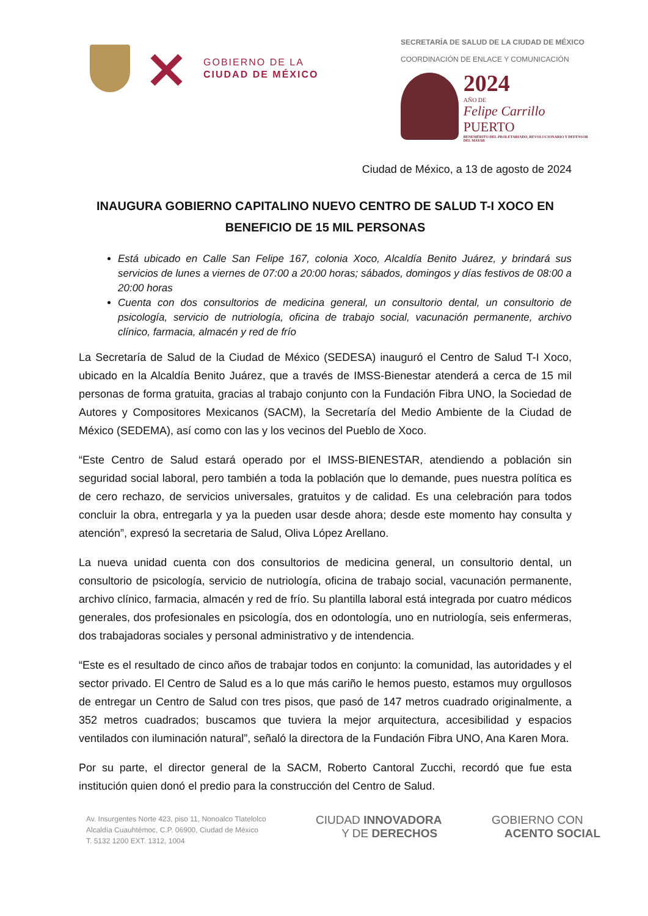GOBIERNO DE LA
CIUDAD DE MÉXICO
SECRETARÍA DE SALUD DE LA CIUDAD DE MÉXICO
COORDINACIÓN DE ENLACE Y COMUNICACIÓN
2024
AÑO DE
Felipe Carrillo
PUERTO
BENEMÉRITO DEL PROLETARIADO, REVOLUCIONARIO Y DEFENSOR DEL MAYAB
Ciudad de México, a 13 de agosto de 2024
INAUGURA GOBIERNO CAPITALINO NUEVO CENTRO DE SALUD T-I XOCO EN BENEFICIO DE 15 MIL PERSONAS
Está ubicado en Calle San Felipe 167, colonia Xoco, Alcaldía Benito Juárez, y brindará sus servicios de lunes a viernes de 07:00 a 20:00 horas; sábados, domingos y días festivos de 08:00 a 20:00 horas
Cuenta con dos consultorios de medicina general, un consultorio dental, un consultorio de psicología, servicio de nutriología, oficina de trabajo social, vacunación permanente, archivo clínico, farmacia, almacén y red de frío
La Secretaría de Salud de la Ciudad de México (SEDESA) inauguró el Centro de Salud T-I Xoco, ubicado en la Alcaldía Benito Juárez, que a través de IMSS-Bienestar atenderá a cerca de 15 mil personas de forma gratuita, gracias al trabajo conjunto con la Fundación Fibra UNO, la Sociedad de Autores y Compositores Mexicanos (SACM), la Secretaría del Medio Ambiente de la Ciudad de México (SEDEMA), así como con las y los vecinos del Pueblo de Xoco.
“Este Centro de Salud estará operado por el IMSS-BIENESTAR, atendiendo a población sin seguridad social laboral, pero también a toda la población que lo demande, pues nuestra política es de cero rechazo, de servicios universales, gratuitos y de calidad. Es una celebración para todos concluir la obra, entregarla y ya la pueden usar desde ahora; desde este momento hay consulta y atención”, expresó la secretaria de Salud, Oliva López Arellano.
La nueva unidad cuenta con dos consultorios de medicina general, un consultorio dental, un consultorio de psicología, servicio de nutriología, oficina de trabajo social, vacunación permanente, archivo clínico, farmacia, almacén y red de frío. Su plantilla laboral está integrada por cuatro médicos generales, dos profesionales en psicología, dos en odontología, uno en nutriología, seis enfermeras, dos trabajadoras sociales y personal administrativo y de intendencia.
“Este es el resultado de cinco años de trabajar todos en conjunto: la comunidad, las autoridades y el sector privado. El Centro de Salud es a lo que más cariño le hemos puesto, estamos muy orgullosos de entregar un Centro de Salud con tres pisos, que pasó de 147 metros cuadrado originalmente, a 352 metros cuadrados; buscamos que tuviera la mejor arquitectura, accesibilidad y espacios ventilados con iluminación natural”, señaló la directora de la Fundación Fibra UNO, Ana Karen Mora.
Por su parte, el director general de la SACM, Roberto Cantoral Zucchi, recordó que fue esta institución quien donó el predio para la construcción del Centro de Salud.
Av. Insurgentes Norte 423, piso 11, Nonoalco Tlatelolco
Alcaldía Cuauhtémoc, C.P. 06900, Ciudad de México
T. 5132 1200 EXT. 1312, 1004
CIUDAD INNOVADORA
Y DE DERECHOS
GOBIERNO CON
ACENTO SOCIAL